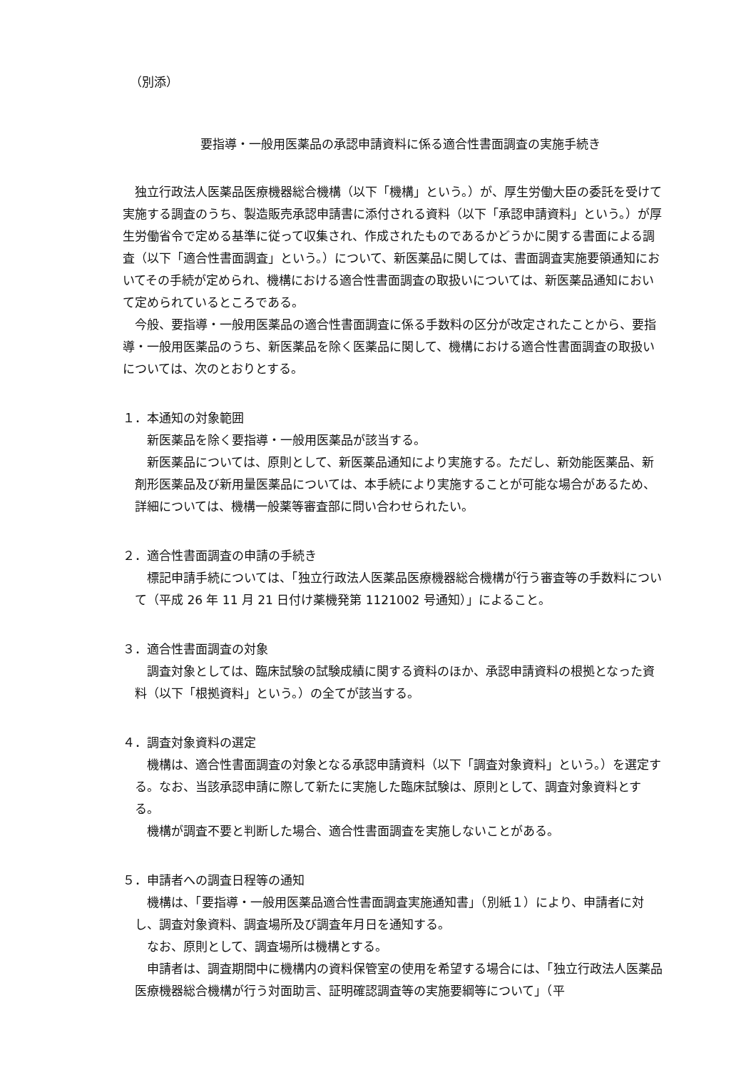（別添）
要指導・一般用医薬品の承認申請資料に係る適合性書面調査の実施手続き
独立行政法人医薬品医療機器総合機構（以下「機構」という。）が、厚生労働大臣の委託を受けて実施する調査のうち、製造販売承認申請書に添付される資料（以下「承認申請資料」という。）が厚生労働省令で定める基準に従って収集され、作成されたものであるかどうかに関する書面による調査（以下「適合性書面調査」という。）について、新医薬品に関しては、書面調査実施要領通知においてその手続が定められ、機構における適合性書面調査の取扱いについては、新医薬品通知において定められているところである。
今般、要指導・一般用医薬品の適合性書面調査に係る手数料の区分が改定されたことから、要指導・一般用医薬品のうち、新医薬品を除く医薬品に関して、機構における適合性書面調査の取扱いについては、次のとおりとする。
１．本通知の対象範囲
新医薬品を除く要指導・一般用医薬品が該当する。
新医薬品については、原則として、新医薬品通知により実施する。ただし、新効能医薬品、新剤形医薬品及び新用量医薬品については、本手続により実施することが可能な場合があるため、詳細については、機構一般薬等審査部に問い合わせられたい。
２．適合性書面調査の申請の手続き
標記申請手続については、「独立行政法人医薬品医療機器総合機構が行う審査等の手数料について（平成 26 年 11 月 21 日付け薬機発第 1121002 号通知）」によること。
３．適合性書面調査の対象
調査対象としては、臨床試験の試験成績に関する資料のほか、承認申請資料の根拠となった資料（以下「根拠資料」という。）の全てが該当する。
４．調査対象資料の選定
機構は、適合性書面調査の対象となる承認申請資料（以下「調査対象資料」という。）を選定する。なお、当該承認申請に際して新たに実施した臨床試験は、原則として、調査対象資料とする。
機構が調査不要と判断した場合、適合性書面調査を実施しないことがある。
５．申請者への調査日程等の通知
機構は、「要指導・一般用医薬品適合性書面調査実施通知書」（別紙１）により、申請者に対し、調査対象資料、調査場所及び調査年月日を通知する。
なお、原則として、調査場所は機構とする。
申請者は、調査期間中に機構内の資料保管室の使用を希望する場合には、「独立行政法人医薬品医療機器総合機構が行う対面助言、証明確認調査等の実施要綱等について」（平